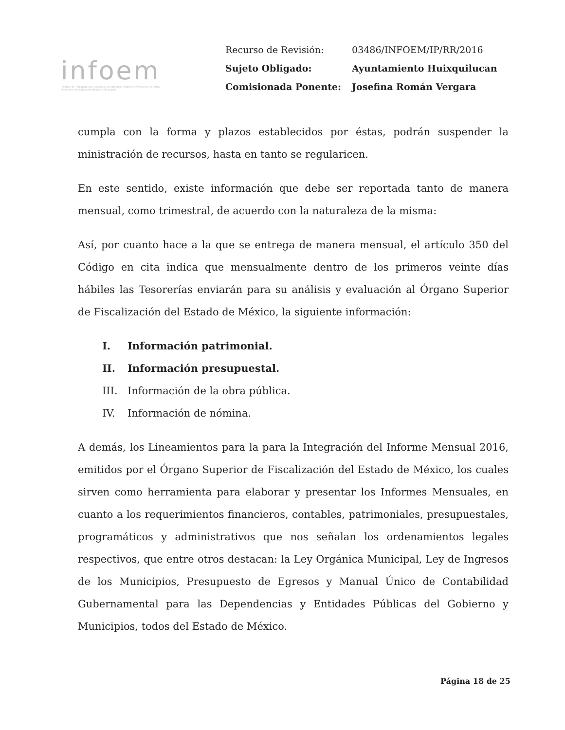infoem
Instituto de Transparencia, Acceso a la Información Pública y Protección de Datos Personales del Estado de México y Municipios
| Recurso de Revisión: | 03486/INFOEM/IP/RR/2016 |
| Sujeto Obligado: | Ayuntamiento Huixquilucan |
| Comisionada Ponente: | Josefina Román Vergara |
cumpla con la forma y plazos establecidos por éstas, podrán suspender la ministración de recursos, hasta en tanto se regularicen.
En este sentido, existe información que debe ser reportada tanto de manera mensual, como trimestral, de acuerdo con la naturaleza de la misma:
Así, por cuanto hace a la que se entrega de manera mensual, el artículo 350 del Código en cita indica que mensualmente dentro de los primeros veinte días hábiles las Tesorerías enviarán para su análisis y evaluación al Órgano Superior de Fiscalización del Estado de México, la siguiente información:
I. Información patrimonial.
II. Información presupuestal.
III. Información de la obra pública.
IV. Información de nómina.
A demás, los Lineamientos para la para la Integración del Informe Mensual 2016, emitidos por el Órgano Superior de Fiscalización del Estado de México, los cuales sirven como herramienta para elaborar y presentar los Informes Mensuales, en cuanto a los requerimientos financieros, contables, patrimoniales, presupuestales, programáticos y administrativos que nos señalan los ordenamientos legales respectivos, que entre otros destacan: la Ley Orgánica Municipal, Ley de Ingresos de los Municipios, Presupuesto de Egresos y Manual Único de Contabilidad Gubernamental para las Dependencias y Entidades Públicas del Gobierno y Municipios, todos del Estado de México.
Página 18 de 25